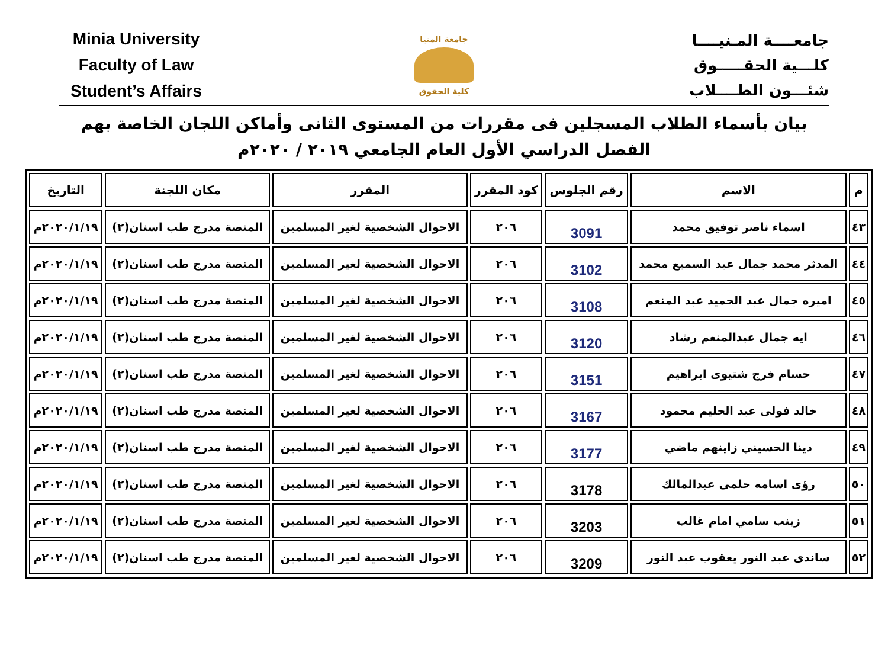Minia University
Faculty of Law
Student’s Affairs
جامعة المنيا
كلية الحقوق
جامعــــة المـنيــــا
كلـــية الحقـــــوق
شئـــون الطــــلاب
بيان بأسماء الطلاب المسجلين فى مقررات من المستوى الثانى وأماكن اللجان الخاصة بهم
الفصل الدراسي الأول العام الجامعي ٢٠١٩ / ٢٠٢٠م
| م | الاسم | رقم الجلوس | كود المقرر | المقرر | مكان اللجنة | التاريخ |
| --- | --- | --- | --- | --- | --- | --- |
| ٤٣ | اسماء ناصر توفيق محمد | 3091 | ٢٠٦ | الاحوال الشخصية لغير المسلمين | المنصة مدرج طب اسنان(٢) | ٢٠٢٠/١/١٩م |
| ٤٤ | المدثر محمد جمال عبد السميع محمد | 3102 | ٢٠٦ | الاحوال الشخصية لغير المسلمين | المنصة مدرج طب اسنان(٢) | ٢٠٢٠/١/١٩م |
| ٤٥ | اميره جمال عبد الحميد عبد المنعم | 3108 | ٢٠٦ | الاحوال الشخصية لغير المسلمين | المنصة مدرج طب اسنان(٢) | ٢٠٢٠/١/١٩م |
| ٤٦ | ايه جمال عبدالمنعم رشاد | 3120 | ٢٠٦ | الاحوال الشخصية لغير المسلمين | المنصة مدرج طب اسنان(٢) | ٢٠٢٠/١/١٩م |
| ٤٧ | حسام فرج شتيوى ابراهيم | 3151 | ٢٠٦ | الاحوال الشخصية لغير المسلمين | المنصة مدرج طب اسنان(٢) | ٢٠٢٠/١/١٩م |
| ٤٨ | خالد فولى عبد الحليم محمود | 3167 | ٢٠٦ | الاحوال الشخصية لغير المسلمين | المنصة مدرج طب اسنان(٢) | ٢٠٢٠/١/١٩م |
| ٤٩ | دينا الحسيني زاينهم ماضي | 3177 | ٢٠٦ | الاحوال الشخصية لغير المسلمين | المنصة مدرج طب اسنان(٢) | ٢٠٢٠/١/١٩م |
| ٥٠ | رؤى اسامه حلمى عبدالمالك | 3178 | ٢٠٦ | الاحوال الشخصية لغير المسلمين | المنصة مدرج طب اسنان(٢) | ٢٠٢٠/١/١٩م |
| ٥١ | زينب سامي امام غالب | 3203 | ٢٠٦ | الاحوال الشخصية لغير المسلمين | المنصة مدرج طب اسنان(٢) | ٢٠٢٠/١/١٩م |
| ٥٢ | ساندى عبد النور يعقوب عبد النور | 3209 | ٢٠٦ | الاحوال الشخصية لغير المسلمين | المنصة مدرج طب اسنان(٢) | ٢٠٢٠/١/١٩م |